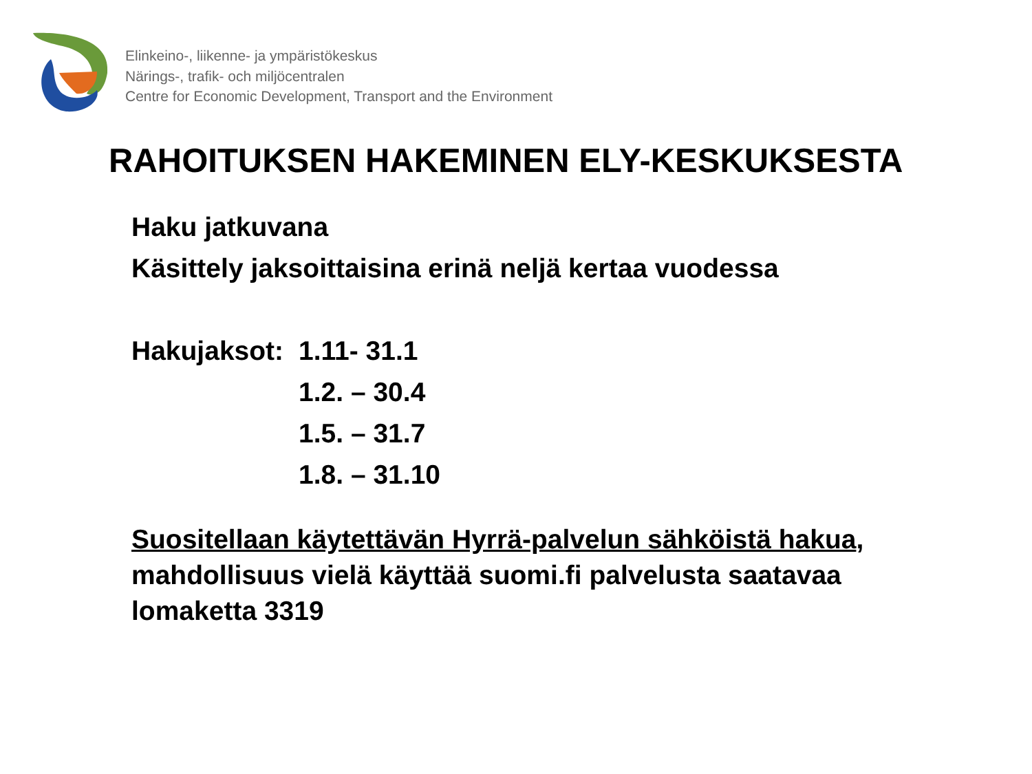Elinkeino-, liikenne- ja ympäristökeskus
Närings-, trafik- och miljöcentralen
Centre for Economic Development, Transport and the Environment
RAHOITUKSEN HAKEMINEN ELY-KESKUKSESTA
Haku jatkuvana
Käsittely jaksoittaisina erinä neljä kertaa vuodessa
Hakujaksot:
1.11- 31.1
1.2. – 30.4
1.5. – 31.7
1.8. – 31.10
Suositellaan käytettävän Hyrrä-palvelun sähköistä hakua, mahdollisuus vielä käyttää suomi.fi palvelusta saatavaa lomaketta 3319